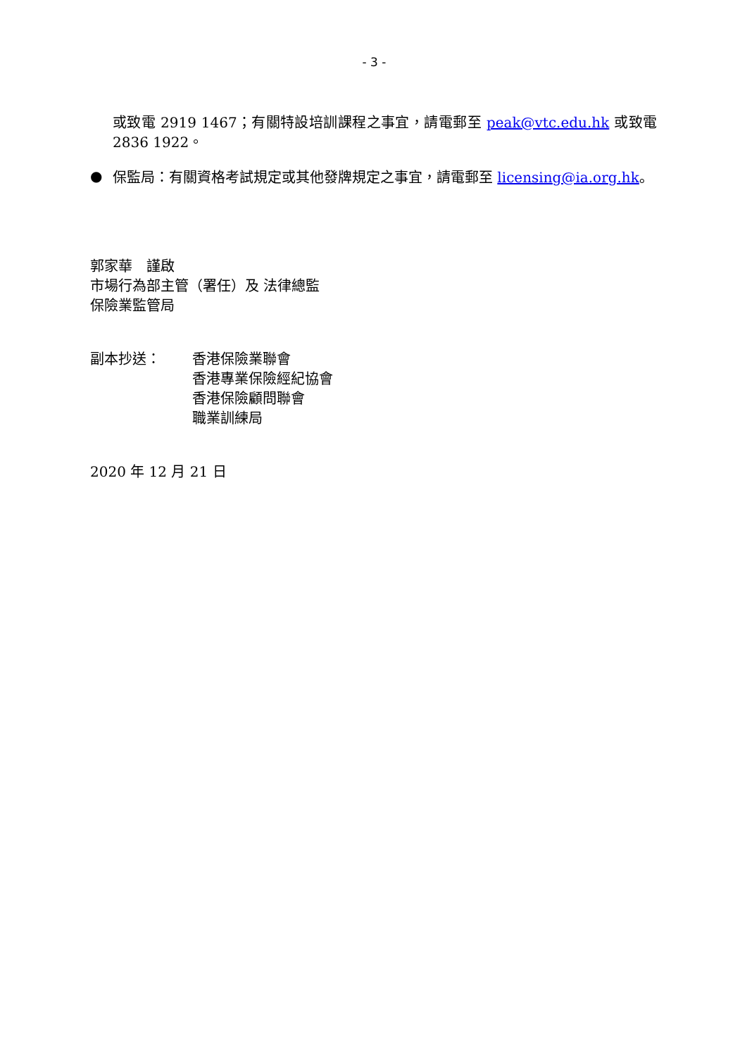- 3 -
或致電 2919 1467；有關特設培訓課程之事宜，請電郵至 peak@vtc.edu.hk 或致電 2836 1922。
●
保監局：有關資格考試規定或其他發牌規定之事宜，請電郵至 licensing@ia.org.hk。
郭家華　謹啟
市場行為部主管（署任）及 法律總監
保險業監管局
副本抄送：
香港保險業聯會
香港專業保險經紀協會
香港保險顧問聯會
職業訓練局
2020 年 12 月 21 日